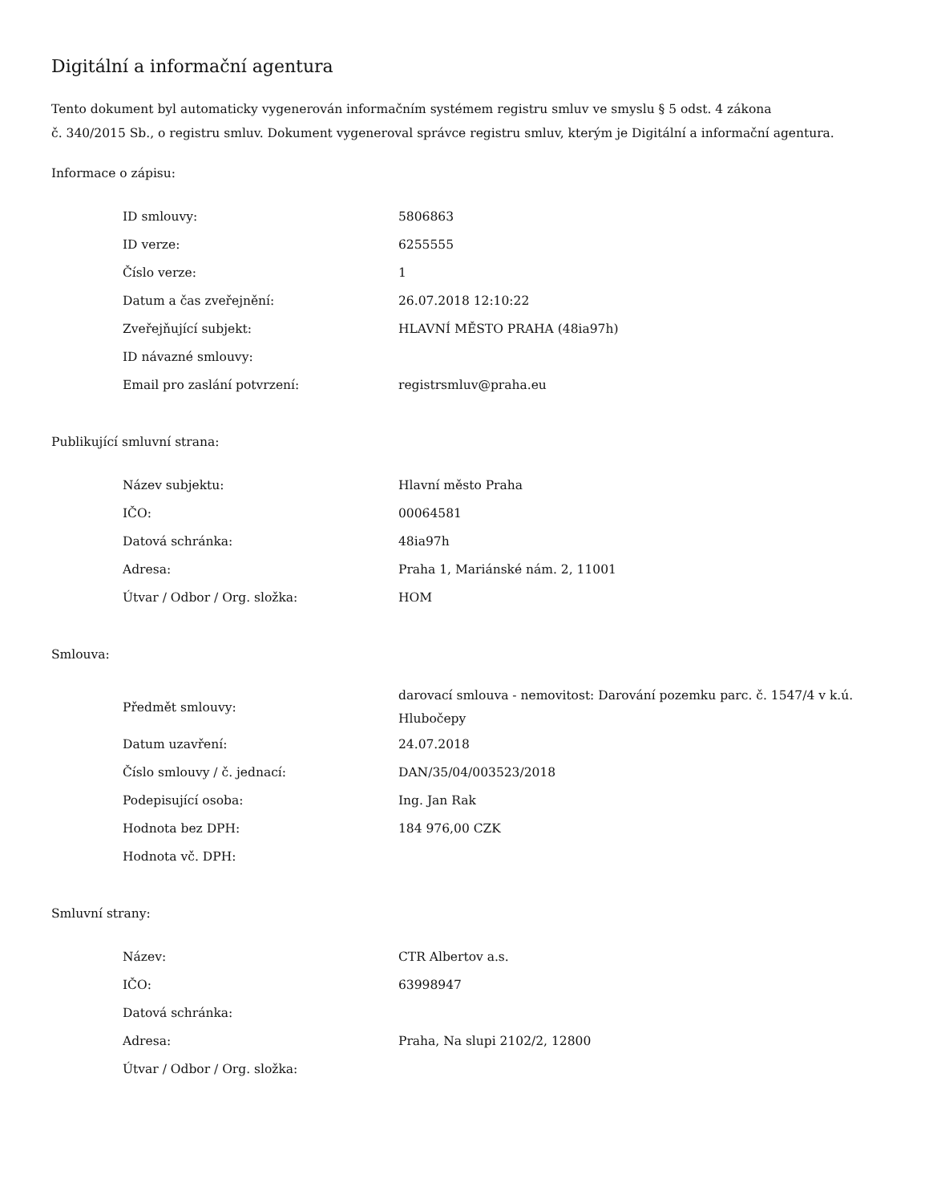Digitální a informační agentura
Tento dokument byl automaticky vygenerován informačním systémem registru smluv ve smyslu § 5 odst. 4 zákona
č. 340/2015 Sb., o registru smluv. Dokument vygeneroval správce registru smluv, kterým je Digitální a informační agentura.
Informace o zápisu:
| ID smlouvy: | 5806863 |
| ID verze: | 6255555 |
| Číslo verze: | 1 |
| Datum a čas zveřejnění: | 26.07.2018 12:10:22 |
| Zveřejňující subjekt: | HLAVNÍ MĚSTO PRAHA (48ia97h) |
| ID návazné smlouvy: | |
| Email pro zaslání potvrzení: | registrsmluv@praha.eu |
Publikující smluvní strana:
| Název subjektu: | Hlavní město Praha |
| IČO: | 00064581 |
| Datová schránka: | 48ia97h |
| Adresa: | Praha 1, Mariánské nám. 2, 11001 |
| Útvar / Odbor / Org. složka: | HOM |
Smlouva:
| Předmět smlouvy: | darovací smlouva - nemovitost: Darování pozemku parc. č. 1547/4 v k.ú. Hlubočepy |
| Datum uzavření: | 24.07.2018 |
| Číslo smlouvy / č. jednací: | DAN/35/04/003523/2018 |
| Podepisující osoba: | Ing. Jan Rak |
| Hodnota bez DPH: | 184 976,00 CZK |
| Hodnota vč. DPH: | |
Smluvní strany:
| Název: | CTR Albertov a.s. |
| IČO: | 63998947 |
| Datová schránka: | |
| Adresa: | Praha, Na slupi 2102/2, 12800 |
| Útvar / Odbor / Org. složka: | |